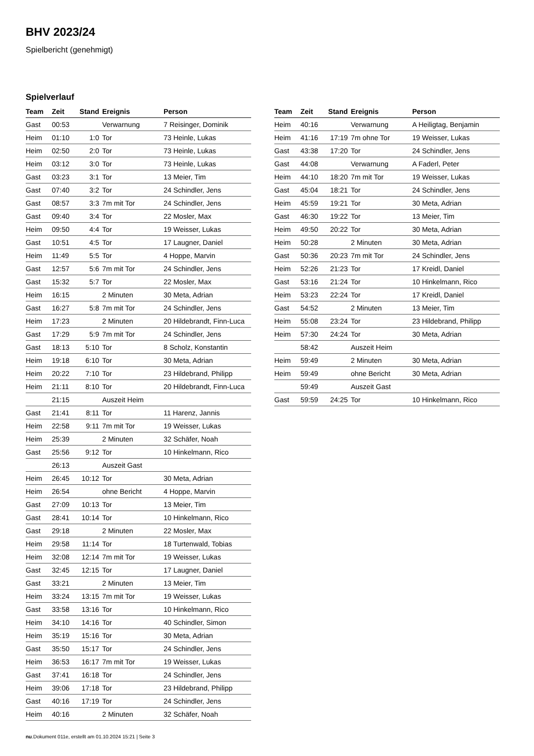BHV 2023/24
Spielbericht (genehmigt)
Spielverlauf
| Team | Zeit | Stand | Ereignis | Person |
| --- | --- | --- | --- | --- |
| Gast | 00:53 | | Verwarnung | 7 Reisinger, Dominik |
| Heim | 01:10 | 1:0 | Tor | 73 Heinle, Lukas |
| Heim | 02:50 | 2:0 | Tor | 73 Heinle, Lukas |
| Heim | 03:12 | 3:0 | Tor | 73 Heinle, Lukas |
| Gast | 03:23 | 3:1 | Tor | 13 Meier, Tim |
| Gast | 07:40 | 3:2 | Tor | 24 Schindler, Jens |
| Gast | 08:57 | 3:3 | 7m mit Tor | 24 Schindler, Jens |
| Gast | 09:40 | 3:4 | Tor | 22 Mosler, Max |
| Heim | 09:50 | 4:4 | Tor | 19 Weisser, Lukas |
| Gast | 10:51 | 4:5 | Tor | 17 Laugner, Daniel |
| Heim | 11:49 | 5:5 | Tor | 4 Hoppe, Marvin |
| Gast | 12:57 | 5:6 | 7m mit Tor | 24 Schindler, Jens |
| Gast | 15:32 | 5:7 | Tor | 22 Mosler, Max |
| Heim | 16:15 | | 2 Minuten | 30 Meta, Adrian |
| Gast | 16:27 | 5:8 | 7m mit Tor | 24 Schindler, Jens |
| Heim | 17:23 | | 2 Minuten | 20 Hildebrandt, Finn-Luca |
| Gast | 17:29 | 5:9 | 7m mit Tor | 24 Schindler, Jens |
| Gast | 18:13 | 5:10 | Tor | 8 Scholz, Konstantin |
| Heim | 19:18 | 6:10 | Tor | 30 Meta, Adrian |
| Heim | 20:22 | 7:10 | Tor | 23 Hildebrand, Philipp |
| Heim | 21:11 | 8:10 | Tor | 20 Hildebrandt, Finn-Luca |
| | 21:15 | | Auszeit Heim | |
| Gast | 21:41 | 8:11 | Tor | 11 Harenz, Jannis |
| Heim | 22:58 | 9:11 | 7m mit Tor | 19 Weisser, Lukas |
| Heim | 25:39 | | 2 Minuten | 32 Schäfer, Noah |
| Gast | 25:56 | 9:12 | Tor | 10 Hinkelmann, Rico |
| | 26:13 | | Auszeit Gast | |
| Heim | 26:45 | 10:12 | Tor | 30 Meta, Adrian |
| Heim | 26:54 | | ohne Bericht | 4 Hoppe, Marvin |
| Gast | 27:09 | 10:13 | Tor | 13 Meier, Tim |
| Gast | 28:41 | 10:14 | Tor | 10 Hinkelmann, Rico |
| Gast | 29:18 | | 2 Minuten | 22 Mosler, Max |
| Heim | 29:58 | 11:14 | Tor | 18 Turtenwald, Tobias |
| Heim | 32:08 | 12:14 | 7m mit Tor | 19 Weisser, Lukas |
| Gast | 32:45 | 12:15 | Tor | 17 Laugner, Daniel |
| Gast | 33:21 | | 2 Minuten | 13 Meier, Tim |
| Heim | 33:24 | 13:15 | 7m mit Tor | 19 Weisser, Lukas |
| Gast | 33:58 | 13:16 | Tor | 10 Hinkelmann, Rico |
| Heim | 34:10 | 14:16 | Tor | 40 Schindler, Simon |
| Heim | 35:19 | 15:16 | Tor | 30 Meta, Adrian |
| Gast | 35:50 | 15:17 | Tor | 24 Schindler, Jens |
| Heim | 36:53 | 16:17 | 7m mit Tor | 19 Weisser, Lukas |
| Gast | 37:41 | 16:18 | Tor | 24 Schindler, Jens |
| Heim | 39:06 | 17:18 | Tor | 23 Hildebrand, Philipp |
| Gast | 40:16 | 17:19 | Tor | 24 Schindler, Jens |
| Heim | 40:16 | | 2 Minuten | 32 Schäfer, Noah |
| Team | Zeit | Stand | Ereignis | Person |
| --- | --- | --- | --- | --- |
| Heim | 40:16 | | Verwarnung | A Heiligtag, Benjamin |
| Heim | 41:16 | 17:19 | 7m ohne Tor | 19 Weisser, Lukas |
| Gast | 43:38 | 17:20 | Tor | 24 Schindler, Jens |
| Gast | 44:08 | | Verwarnung | A Faderl, Peter |
| Heim | 44:10 | 18:20 | 7m mit Tor | 19 Weisser, Lukas |
| Gast | 45:04 | 18:21 | Tor | 24 Schindler, Jens |
| Heim | 45:59 | 19:21 | Tor | 30 Meta, Adrian |
| Gast | 46:30 | 19:22 | Tor | 13 Meier, Tim |
| Heim | 49:50 | 20:22 | Tor | 30 Meta, Adrian |
| Heim | 50:28 | | 2 Minuten | 30 Meta, Adrian |
| Gast | 50:36 | 20:23 | 7m mit Tor | 24 Schindler, Jens |
| Heim | 52:26 | 21:23 | Tor | 17 Kreidl, Daniel |
| Gast | 53:16 | 21:24 | Tor | 10 Hinkelmann, Rico |
| Heim | 53:23 | 22:24 | Tor | 17 Kreidl, Daniel |
| Gast | 54:52 | | 2 Minuten | 13 Meier, Tim |
| Heim | 55:08 | 23:24 | Tor | 23 Hildebrand, Philipp |
| Heim | 57:30 | 24:24 | Tor | 30 Meta, Adrian |
| | 58:42 | | Auszeit Heim | |
| Heim | 59:49 | | 2 Minuten | 30 Meta, Adrian |
| Heim | 59:49 | | ohne Bericht | 30 Meta, Adrian |
| | 59:49 | | Auszeit Gast | |
| Gast | 59:59 | 24:25 | Tor | 10 Hinkelmann, Rico |
nu.Dokument 011e, erstellt am 01.10.2024 15:21 | Seite 3